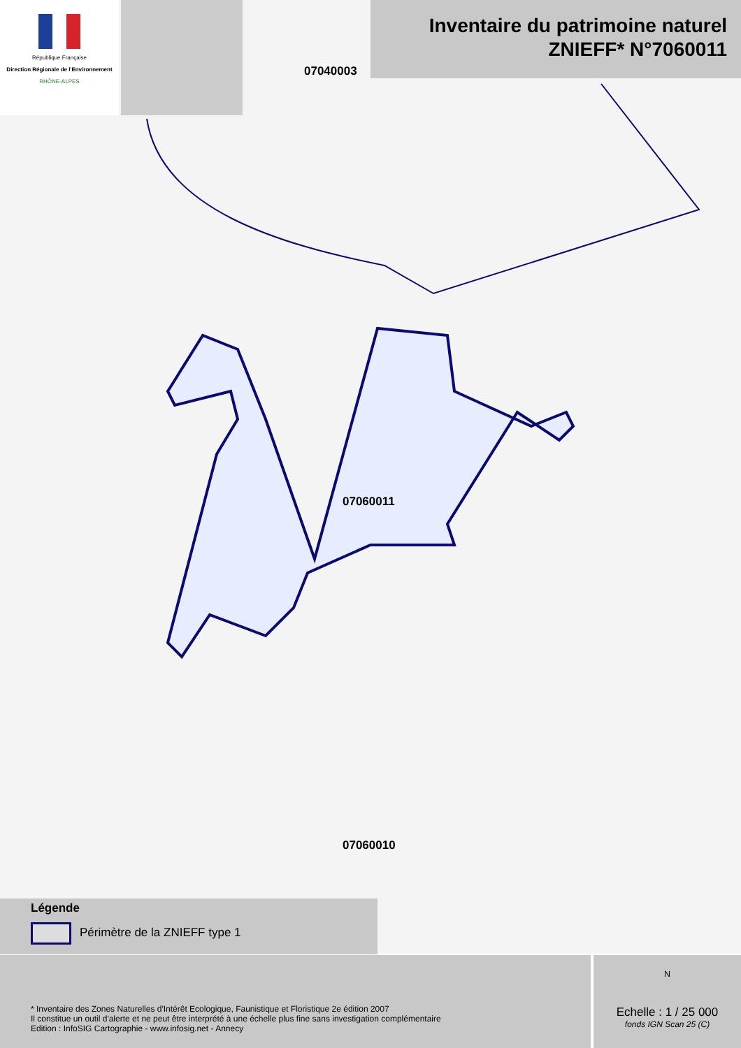07040003
07060011
07060010
République Française
Direction Régionale de l'Environnement
RHÔNE-ALPES
Inventaire du patrimoine naturel
ZNIEFF* N°7060011
Légende
Périmètre de la ZNIEFF type 1
* Inventaire des Zones Naturelles d'Intérêt Ecologique, Faunistique et Floristique 2e édition 2007
Il constitue un outil d'alerte et ne peut être interprété à une échelle plus fine sans investigation complémentaire
Edition : InfoSIG Cartographie - www.infosig.net - Annecy
N
Echelle : 1 / 25 000
fonds IGN Scan 25 (C)